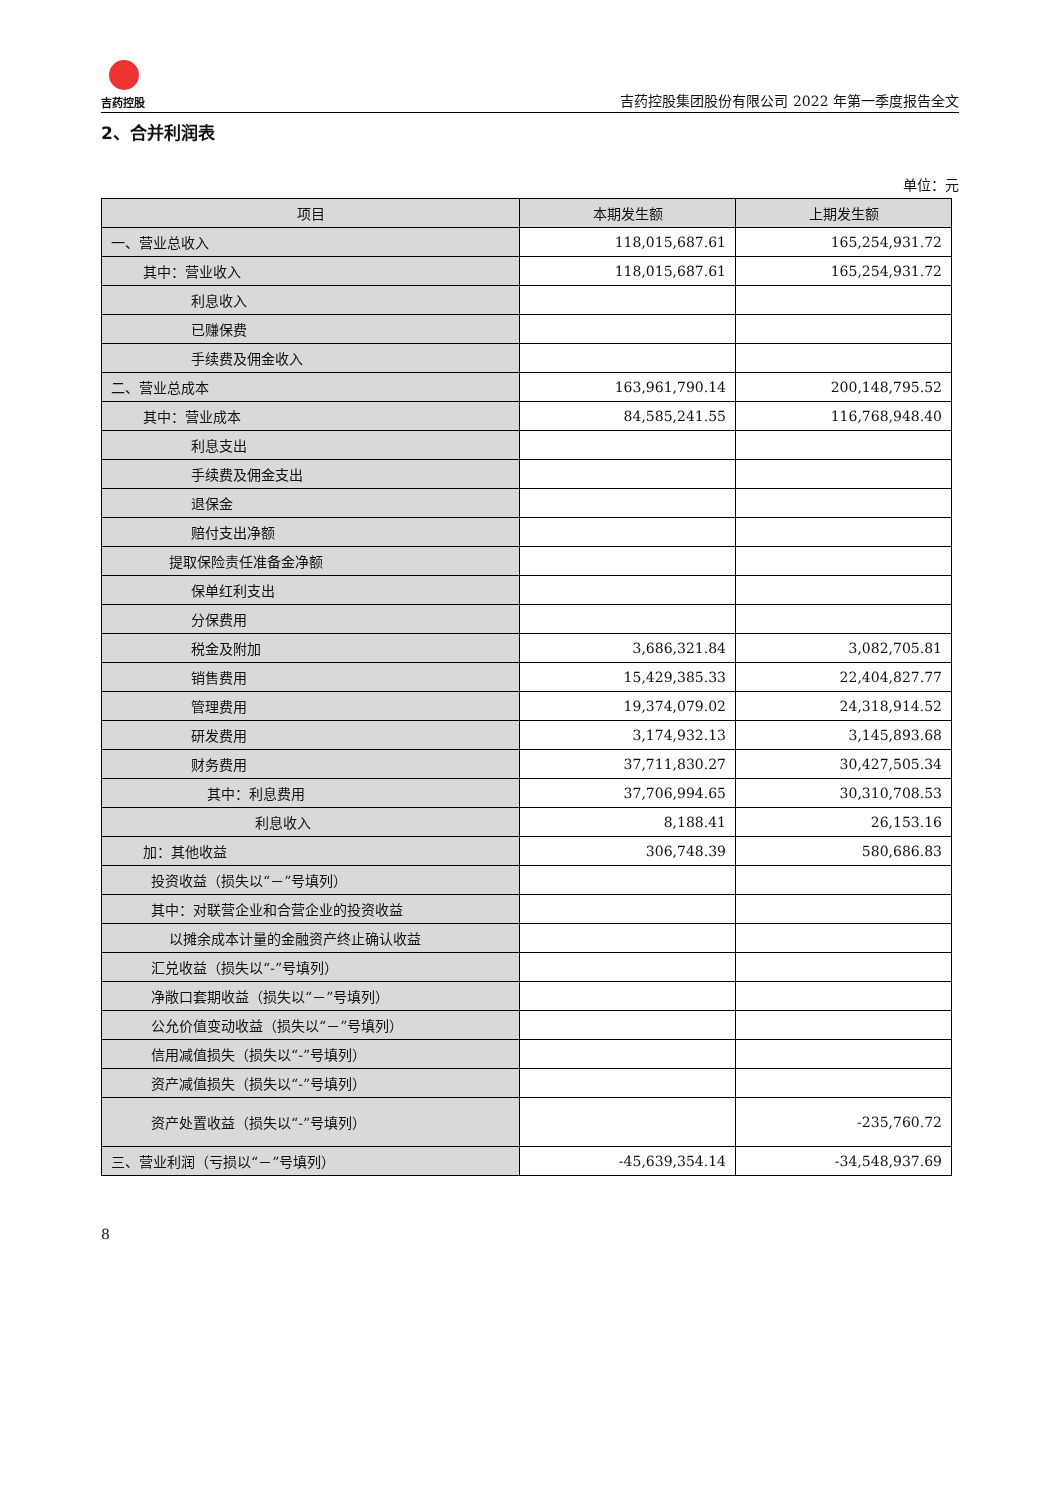吉药控股
吉药控股集团股份有限公司 2022 年第一季度报告全文
2、合并利润表
单位：元
| 项目 | 本期发生额 | 上期发生额 |
| --- | --- | --- |
| 一、营业总收入 | 118,015,687.61 | 165,254,931.72 |
| 其中：营业收入 | 118,015,687.61 | 165,254,931.72 |
| 利息收入 | | |
| 已赚保费 | | |
| 手续费及佣金收入 | | |
| 二、营业总成本 | 163,961,790.14 | 200,148,795.52 |
| 其中：营业成本 | 84,585,241.55 | 116,768,948.40 |
| 利息支出 | | |
| 手续费及佣金支出 | | |
| 退保金 | | |
| 赔付支出净额 | | |
| 提取保险责任准备金净额 | | |
| 保单红利支出 | | |
| 分保费用 | | |
| 税金及附加 | 3,686,321.84 | 3,082,705.81 |
| 销售费用 | 15,429,385.33 | 22,404,827.77 |
| 管理费用 | 19,374,079.02 | 24,318,914.52 |
| 研发费用 | 3,174,932.13 | 3,145,893.68 |
| 财务费用 | 37,711,830.27 | 30,427,505.34 |
| 其中：利息费用 | 37,706,994.65 | 30,310,708.53 |
| 利息收入 | 8,188.41 | 26,153.16 |
| 加：其他收益 | 306,748.39 | 580,686.83 |
| 投资收益（损失以“－”号填列） | | |
| 其中：对联营企业和合营企业的投资收益 | | |
| 以摊余成本计量的金融资产终止确认收益 | | |
| 汇兑收益（损失以“-”号填列） | | |
| 净敞口套期收益（损失以“－”号填列） | | |
| 公允价值变动收益（损失以“－”号填列） | | |
| 信用减值损失（损失以“-”号填列） | | |
| 资产减值损失（损失以“-”号填列） | | |
| 资产处置收益（损失以“-”号填列） | | -235,760.72 |
| 三、营业利润（亏损以“－”号填列） | -45,639,354.14 | -34,548,937.69 |
8